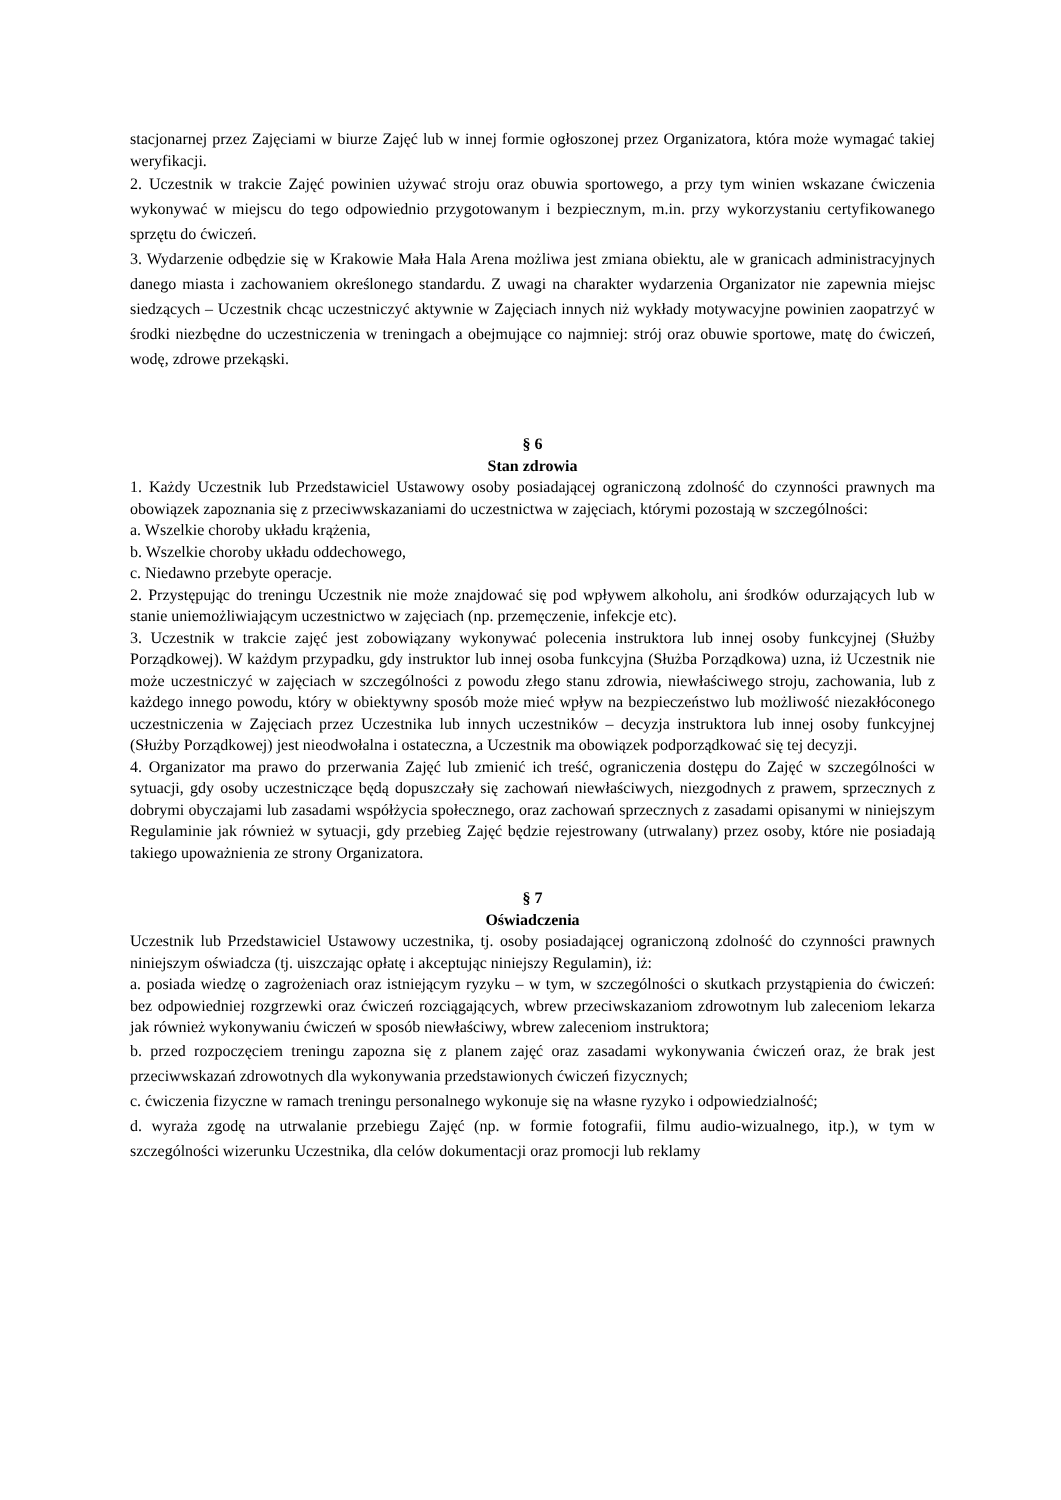stacjonarnej przez Zajęciami w biurze Zajęć lub w innej formie ogłoszonej przez Organizatora, która może wymagać takiej weryfikacji.
2. Uczestnik w trakcie Zajęć powinien używać stroju oraz obuwia sportowego, a przy tym winien wskazane ćwiczenia wykonywać w miejscu do tego odpowiednio przygotowanym i bezpiecznym, m.in. przy wykorzystaniu certyfikowanego sprzętu do ćwiczeń.
3. Wydarzenie odbędzie się w Krakowie Mała Hala Arena możliwa jest zmiana obiektu, ale w granicach administracyjnych danego miasta i zachowaniem określonego standardu. Z uwagi na charakter wydarzenia Organizator nie zapewnia miejsc siedzących – Uczestnik chcąc uczestniczyć aktywnie w Zajęciach innych niż wykłady motywacyjne powinien zaopatrzyć w środki niezbędne do uczestniczenia w treningach a obejmujące co najmniej: strój oraz obuwie sportowe, matę do ćwiczeń, wodę, zdrowe przekąski.
§ 6
Stan zdrowia
1. Każdy Uczestnik lub Przedstawiciel Ustawowy osoby posiadającej ograniczoną zdolność do czynności prawnych ma obowiązek zapoznania się z przeciwwskazaniami do uczestnictwa w zajęciach, którymi pozostają w szczególności:
a. Wszelkie choroby układu krążenia,
b. Wszelkie choroby układu oddechowego,
c. Niedawno przebyte operacje.
2. Przystępując do treningu Uczestnik nie może znajdować się pod wpływem alkoholu, ani środków odurzających lub w stanie uniemożliwiającym uczestnictwo w zajęciach (np. przemęczenie, infekcje etc).
3. Uczestnik w trakcie zajęć jest zobowiązany wykonywać polecenia instruktora lub innej osoby funkcyjnej (Służby Porządkowej). W każdym przypadku, gdy instruktor lub innej osoba funkcyjna (Służba Porządkowa) uzna, iż Uczestnik nie może uczestniczyć w zajęciach w szczególności z powodu złego stanu zdrowia, niewłaściwego stroju, zachowania, lub z każdego innego powodu, który w obiektywny sposób może mieć wpływ na bezpieczeństwo lub możliwość niezakłóconego uczestniczenia w Zajęciach przez Uczestnika lub innych uczestników – decyzja instruktora lub innej osoby funkcyjnej (Służby Porządkowej) jest nieodwołalna i ostateczna, a Uczestnik ma obowiązek podporządkować się tej decyzji.
4. Organizator ma prawo do przerwania Zajęć lub zmienić ich treść, ograniczenia dostępu do Zajęć w szczególności w sytuacji, gdy osoby uczestniczące będą dopuszczały się zachowań niewłaściwych, niezgodnych z prawem, sprzecznych z dobrymi obyczajami lub zasadami współżycia społecznego, oraz zachowań sprzecznych z zasadami opisanymi w niniejszym Regulaminie jak również w sytuacji, gdy przebieg Zajęć będzie rejestrowany (utrwalany) przez osoby, które nie posiadają takiego upoważnienia ze strony Organizatora.
§ 7
Oświadczenia
Uczestnik lub Przedstawiciel Ustawowy uczestnika, tj. osoby posiadającej ograniczoną zdolność do czynności prawnych niniejszym oświadcza (tj. uiszczając opłatę i akceptując niniejszy Regulamin), iż:
a. posiada wiedzę o zagrożeniach oraz istniejącym ryzyku – w tym, w szczególności o skutkach przystąpienia do ćwiczeń: bez odpowiedniej rozgrzewki oraz ćwiczeń rozciągających, wbrew przeciwskazaniom zdrowotnym lub zaleceniom lekarza jak również wykonywaniu ćwiczeń w sposób niewłaściwy, wbrew zaleceniom instruktora;
b. przed rozpoczęciem treningu zapozna się z planem zajęć oraz zasadami wykonywania ćwiczeń oraz, że brak jest przeciwwskazań zdrowotnych dla wykonywania przedstawionych ćwiczeń fizycznych;
c. ćwiczenia fizyczne w ramach treningu personalnego wykonuje się na własne ryzyko i odpowiedzialność;
d. wyraża zgodę na utrwalanie przebiegu Zajęć (np. w formie fotografii, filmu audio-wizualnego, itp.), w tym w szczególności wizerunku Uczestnika, dla celów dokumentacji oraz promocji lub reklamy